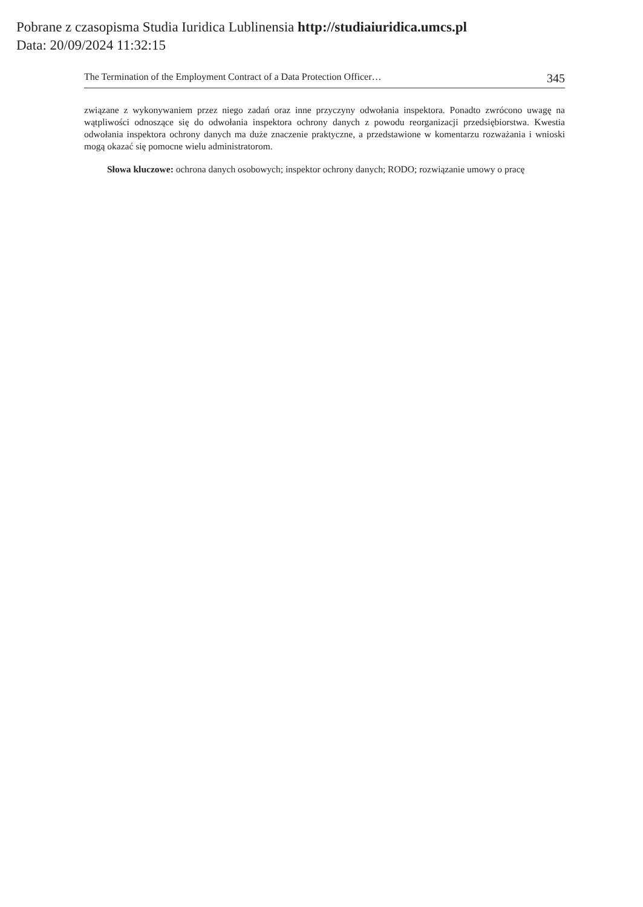Pobrane z czasopisma Studia Iuridica Lublinensia http://studiaiuridica.umcs.pl
Data: 20/09/2024 11:32:15
The Termination of the Employment Contract of a Data Protection Officer… 345
związane z wykonywaniem przez niego zadań oraz inne przyczyny odwołania inspektora. Ponadto zwrócono uwagę na wątpliwości odnoszące się do odwołania inspektora ochrony danych z powodu reorganizacji przedsiębiorstwa. Kwestia odwołania inspektora ochrony danych ma duże znaczenie praktyczne, a przedstawione w komentarzu rozważania i wnioski mogą okazać się pomocne wielu administratorom.
Słowa kluczowe: ochrona danych osobowych; inspektor ochrony danych; RODO; rozwiązanie umowy o pracę